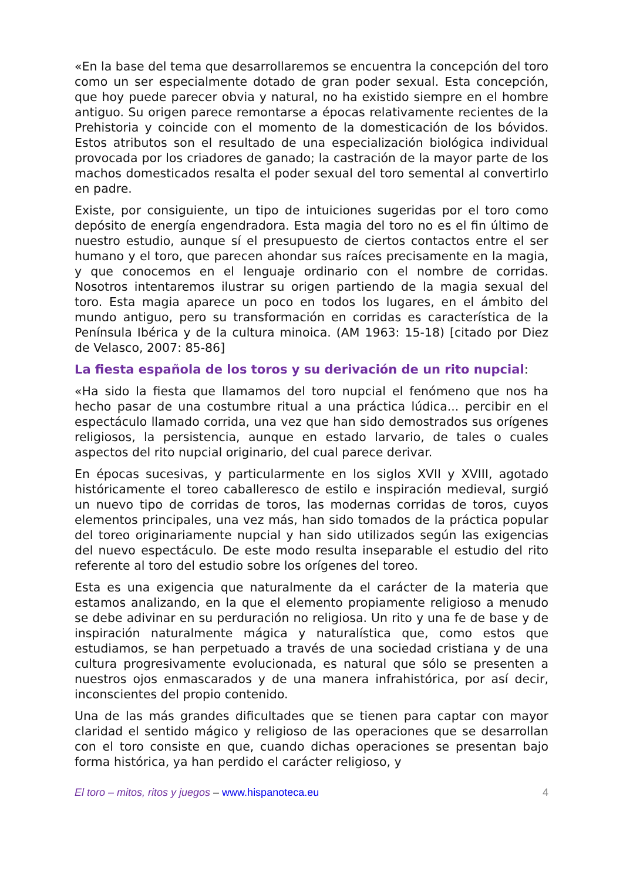«En la base del tema que desarrollaremos se encuentra la concepción del toro como un ser especialmente dotado de gran poder sexual. Esta concepción, que hoy puede parecer obvia y natural, no ha existido siempre en el hombre antiguo. Su origen parece remontarse a épocas relativamente recientes de la Prehistoria y coincide con el momento de la domesticación de los bóvidos. Estos atributos son el resultado de una especialización biológica individual provocada por los criadores de ganado; la castración de la mayor parte de los machos domesticados resalta el poder sexual del toro semental al convertirlo en padre.
Existe, por consiguiente, un tipo de intuiciones sugeridas por el toro como depósito de energía engendradora. Esta magia del toro no es el fin último de nuestro estudio, aunque sí el presupuesto de ciertos contactos entre el ser humano y el toro, que parecen ahondar sus raíces precisamente en la magia, y que conocemos en el lenguaje ordinario con el nombre de corridas. Nosotros intentaremos ilustrar su origen partiendo de la magia sexual del toro. Esta magia aparece un poco en todos los lugares, en el ámbito del mundo antiguo, pero su transformación en corridas es característica de la Península Ibérica y de la cultura minoica. (AM 1963: 15-18) [citado por Diez de Velasco, 2007: 85-86]
La fiesta española de los toros y su derivación de un rito nupcial:
«Ha sido la fiesta que llamamos del toro nupcial el fenómeno que nos ha hecho pasar de una costumbre ritual a una práctica lúdica... percibir en el espectáculo llamado corrida, una vez que han sido demostrados sus orígenes religiosos, la persistencia, aunque en estado larvario, de tales o cuales aspectos del rito nupcial originario, del cual parece derivar.
En épocas sucesivas, y particularmente en los siglos XVII y XVIII, agotado históricamente el toreo caballeresco de estilo e inspiración medieval, surgió un nuevo tipo de corridas de toros, las modernas corridas de toros, cuyos elementos principales, una vez más, han sido tomados de la práctica popular del toreo originariamente nupcial y han sido utilizados según las exigencias del nuevo espectáculo. De este modo resulta inseparable el estudio del rito referente al toro del estudio sobre los orígenes del toreo.
Esta es una exigencia que naturalmente da el carácter de la materia que estamos analizando, en la que el elemento propiamente religioso a menudo se debe adivinar en su perduración no religiosa. Un rito y una fe de base y de inspiración naturalmente mágica y naturalística que, como estos que estudiamos, se han perpetuado a través de una sociedad cristiana y de una cultura progresivamente evolucionada, es natural que sólo se presenten a nuestros ojos enmascarados y de una manera infrahistórica, por así decir, inconscientes del propio contenido.
Una de las más grandes dificultades que se tienen para captar con mayor claridad el sentido mágico y religioso de las operaciones que se desarrollan con el toro consiste en que, cuando dichas operaciones se presentan bajo forma histórica, ya han perdido el carácter religioso, y
El toro – mitos, ritos y juegos – www.hispanoteca.eu
4